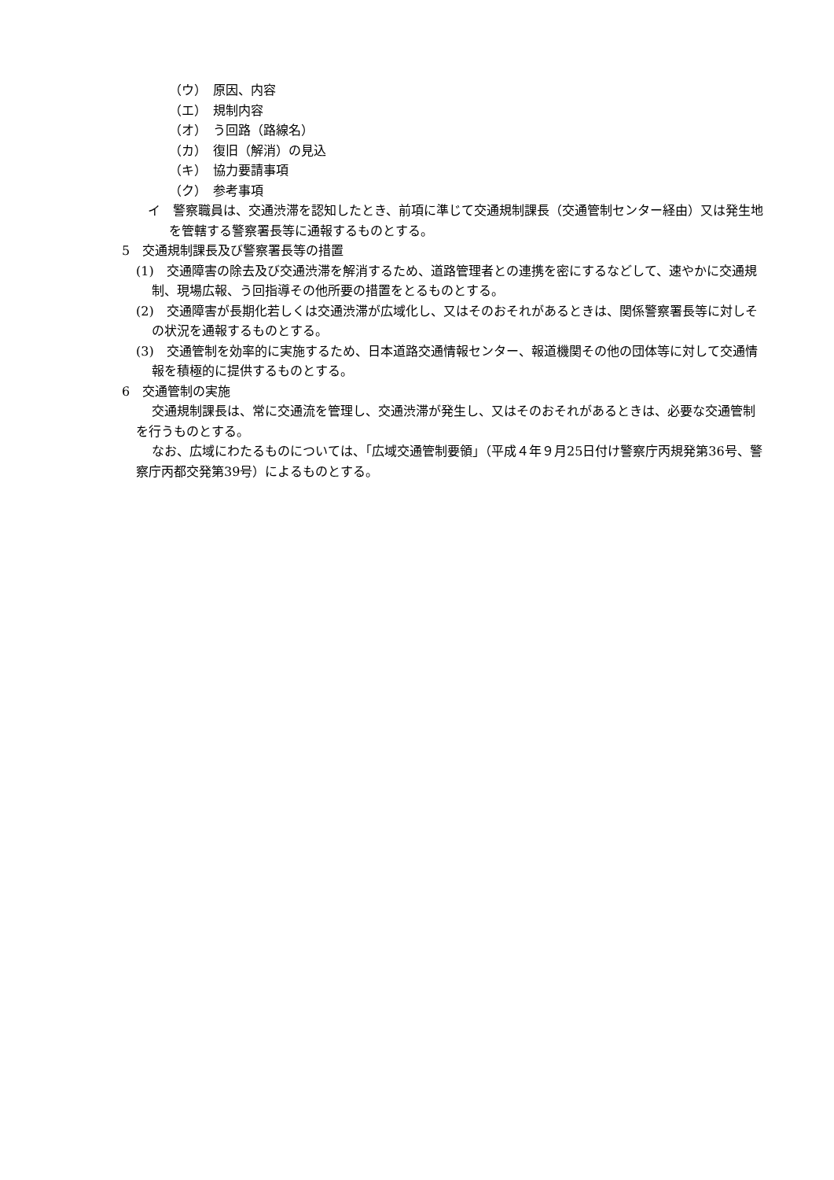（ウ）　原因、内容
（エ）　規制内容
（オ）　う回路（路線名）
（カ）　復旧（解消）の見込
（キ）　協力要請事項
（ク）　参考事項
イ　警察職員は、交通渋滞を認知したとき、前項に準じて交通規制課長（交通管制センター経由）又は発生地を管轄する警察署長等に通報するものとする。
5　交通規制課長及び警察署長等の措置
(1)　交通障害の除去及び交通渋滞を解消するため、道路管理者との連携を密にするなどして、速やかに交通規制、現場広報、う回指導その他所要の措置をとるものとする。
(2)　交通障害が長期化若しくは交通渋滞が広域化し、又はそのおそれがあるときは、関係警察署長等に対しその状況を通報するものとする。
(3)　交通管制を効率的に実施するため、日本道路交通情報センター、報道機関その他の団体等に対して交通情報を積極的に提供するものとする。
6　交通管制の実施
交通規制課長は、常に交通流を管理し、交通渋滞が発生し、又はそのおそれがあるときは、必要な交通管制を行うものとする。
なお、広域にわたるものについては、「広域交通管制要領」（平成４年９月25日付け警察庁丙規発第36号、警察庁丙都交発第39号）によるものとする。